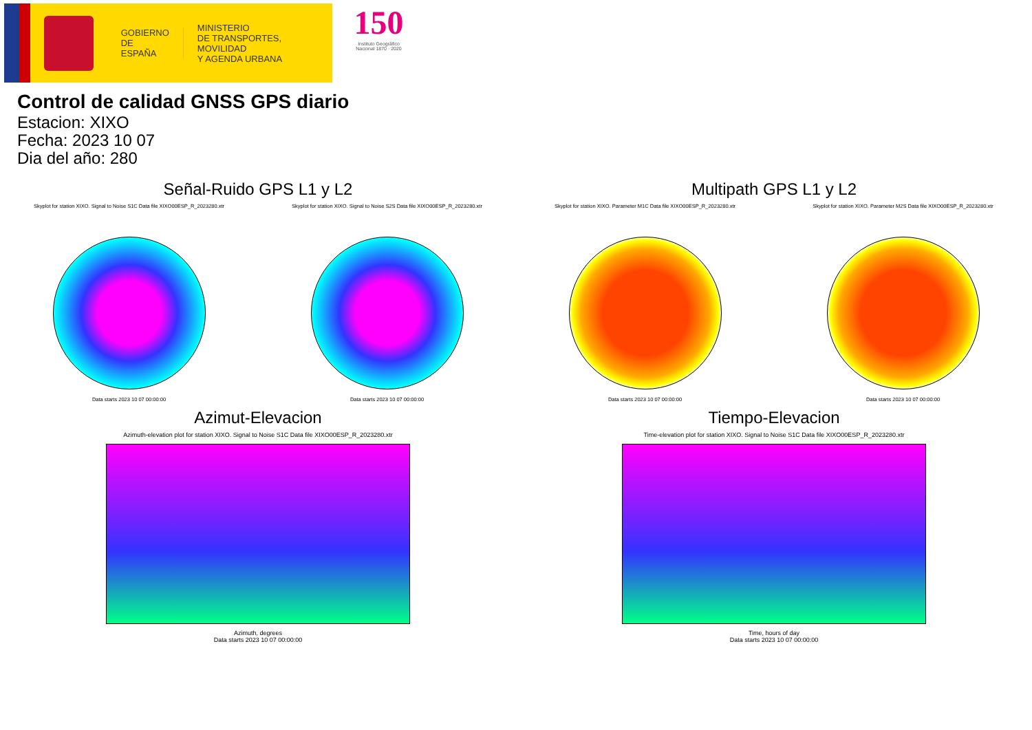GOBIERNO
DE ESPAÑA
MINISTERIO
DE TRANSPORTES, MOVILIDAD
Y AGENDA URBANA
150
Instituto Geográfico
Nacional 1870 · 2020
Control de calidad GNSS GPS diario
Estacion: XIXO
Fecha: 2023 10 07
Dia del año: 280
Señal-Ruido GPS L1 y L2
Skyplot for station XIXO. Signal to Noise S1C Data file XIXO00ESP_R_2023280.xtr
Data starts 2023 10 07 00:00:00
Skyplot for station XIXO. Signal to Noise S2S Data file XIXO00ESP_R_2023280.xtr
Data starts 2023 10 07 00:00:00
Multipath GPS L1 y L2
Skyplot for station XIXO. Parameter M1C Data file XIXO00ESP_R_2023280.xtr
Data starts 2023 10 07 00:00:00
Skyplot for station XIXO. Parameter M2S Data file XIXO00ESP_R_2023280.xtr
Data starts 2023 10 07 00:00:00
Azimut-Elevacion
Azimuth-elevation plot for station XIXO. Signal to Noise S1C Data file XIXO00ESP_R_2023280.xtr
Azimuth, degrees
Data starts 2023 10 07 00:00:00
Tiempo-Elevacion
Time-elevation plot for station XIXO. Signal to Noise S1C Data file XIXO00ESP_R_2023280.xtr
Time, hours of day
Data starts 2023 10 07 00:00:00